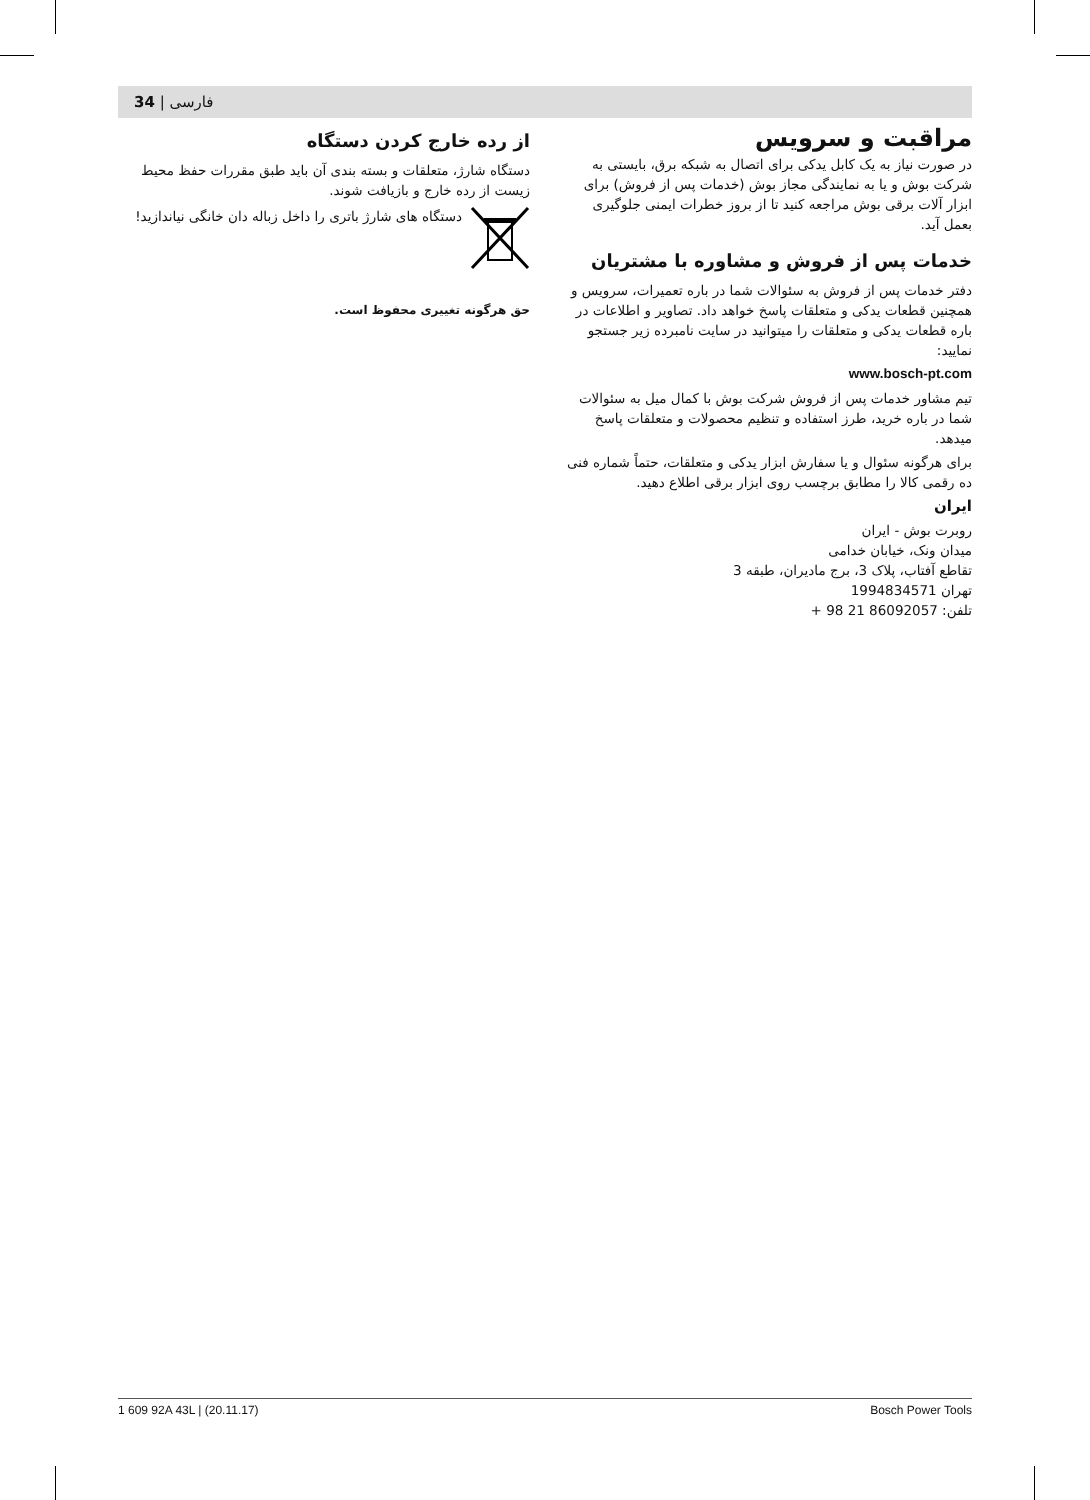34 | فارسی
مراقبت و سرویس
در صورت نیاز به یک کابل یدکی برای اتصال به شبکه برق، بایستی به شرکت بوش و یا به نمایندگی مجاز بوش (خدمات پس از فروش) برای ابزار آلات برقی بوش مراجعه کنید تا از بروز خطرات ایمنی جلوگیری بعمل آید.
خدمات پس از فروش و مشاوره با مشتریان
دفتر خدمات پس از فروش به سئوالات شما در باره تعمیرات، سرویس و همچنین قطعات یدکی و متعلقات پاسخ خواهد داد. تصاویر و اطلاعات در باره قطعات یدکی و متعلقات را میتوانید در سایت نامبرده زیر جستجو نمایید:
www.bosch-pt.com
تیم مشاور خدمات پس از فروش شرکت بوش با کمال میل به سئوالات شما در باره خرید، طرز استفاده و تنظیم محصولات و متعلقات پاسخ میدهد.
برای هرگونه سئوال و یا سفارش ابزار یدکی و متعلقات، حتماً شماره فنی ده رقمی کالا را مطابق برچسب روی ابزار برقی اطلاع دهید.
ایران
روبرت بوش - ایران
میدان ونک، خیابان خدامی
تقاطع آفتاب، پلاک 3، برج مادیران، طبقه 3
تهران 1994834571
تلفن: 86092057 21 98 +
از رده خارج کردن دستگاه
دستگاه شارژ، متعلقات و بسته بندی آن باید طبق مقررات حفظ محیط زیست از رده خارج و بازیافت شوند.
دستگاه های شارژ باتری را داخل زباله دان خانگی نیاندازید!
حق هرگونه تغییری محفوظ است.
1 609 92A 43L | (20.11.17) Bosch Power Tools